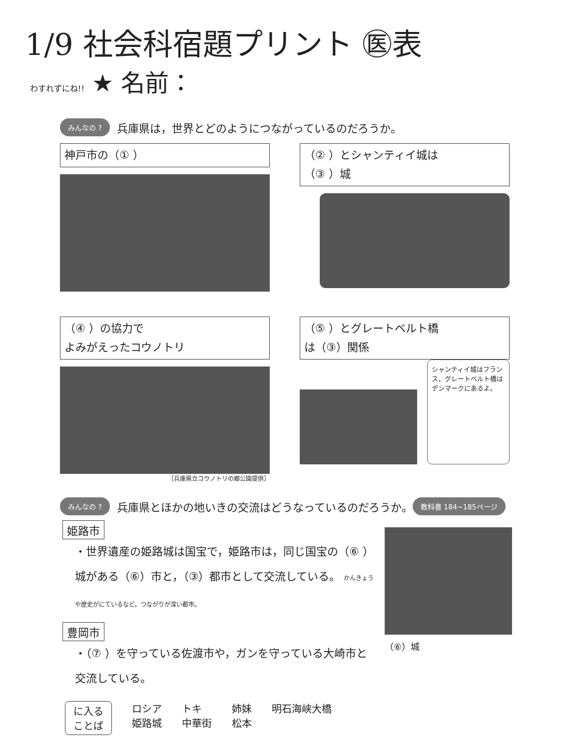1/9 社会科宿題プリント ㊩表
わすれずにね!! ★ 名前：
みんなの ? 兵庫県は，世界とどのようにつながっているのだろうか。
神戸市の（① ） （② ）とシャンティイ城は
（③ ）城
（④ ）の協力で
よみがえったコウノトリ
［兵庫県立コウノトリの郷公園提供］
（⑤ ）とグレートベルト橋
は（③）関係
シャンティイ城はフランス，グレートベルト橋はデンマークにあるよ。
みんなの ? 兵庫県とほかの地いきの交流はどうなっているのだろうか。 教科書 184~185ページ
姫路市
・世界遺産の姫路城は国宝で，姫路市は，同じ国宝の（⑥ ）城がある（⑥）市と，（③）都市として交流している。 かんきょうや歴史がにているなど，つながりが深い都市。
豊岡市
・（⑦ ）を守っている佐渡市や，ガンを守っている大崎市と交流している。
（⑥）城
に入る
ことば
ロシア
姫路城
トキ
中華街
姉妹
松本
明石海峡大橋